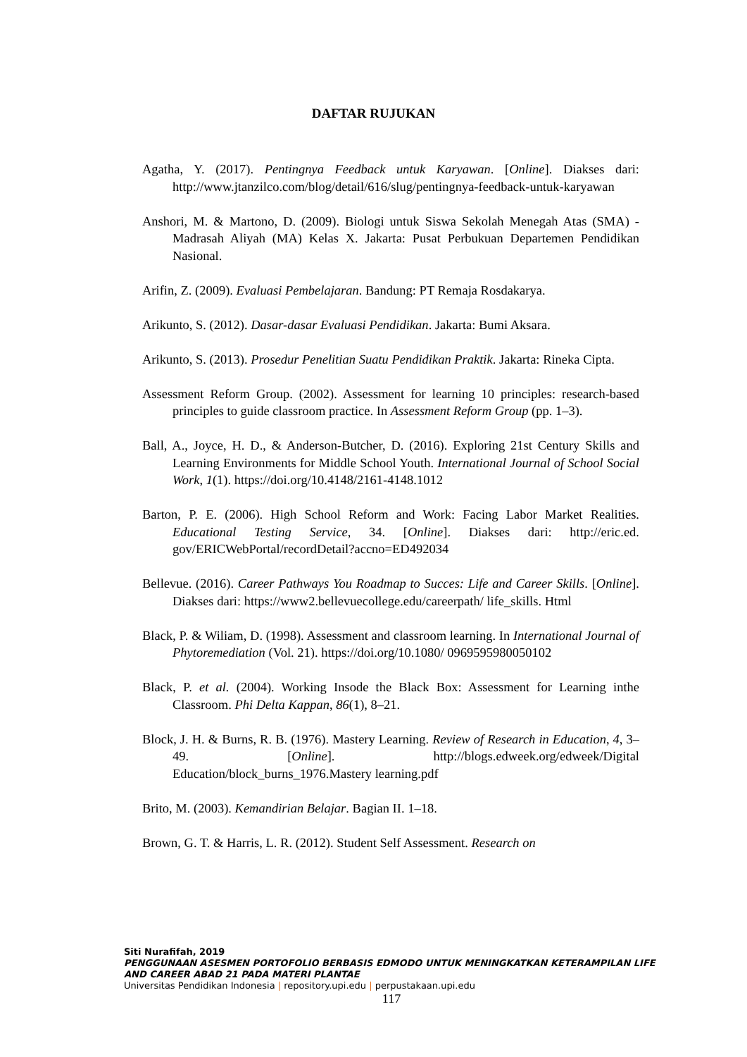DAFTAR RUJUKAN
Agatha, Y. (2017). Pentingnya Feedback untuk Karyawan. [Online]. Diakses dari: http://www.jtanzilco.com/blog/detail/616/slug/pentingnya-feedback-untuk-karyawan
Anshori, M. & Martono, D. (2009). Biologi untuk Siswa Sekolah Menegah Atas (SMA) - Madrasah Aliyah (MA) Kelas X. Jakarta: Pusat Perbukuan Departemen Pendidikan Nasional.
Arifin, Z. (2009). Evaluasi Pembelajaran. Bandung: PT Remaja Rosdakarya.
Arikunto, S. (2012). Dasar-dasar Evaluasi Pendidikan. Jakarta: Bumi Aksara.
Arikunto, S. (2013). Prosedur Penelitian Suatu Pendidikan Praktik. Jakarta: Rineka Cipta.
Assessment Reform Group. (2002). Assessment for learning 10 principles: research-based principles to guide classroom practice. In Assessment Reform Group (pp. 1–3).
Ball, A., Joyce, H. D., & Anderson-Butcher, D. (2016). Exploring 21st Century Skills and Learning Environments for Middle School Youth. International Journal of School Social Work, 1(1). https://doi.org/10.4148/2161-4148.1012
Barton, P. E. (2006). High School Reform and Work: Facing Labor Market Realities. Educational Testing Service, 34. [Online]. Diakses dari: http://eric.ed. gov/ERICWebPortal/recordDetail?accno=ED492034
Bellevue. (2016). Career Pathways You Roadmap to Succes: Life and Career Skills. [Online]. Diakses dari: https://www2.bellevuecollege.edu/careerpath/ life_skills. Html
Black, P. & Wiliam, D. (1998). Assessment and classroom learning. In International Journal of Phytoremediation (Vol. 21). https://doi.org/10.1080/ 0969595980050102
Black, P. et al. (2004). Working Insode the Black Box: Assessment for Learning inthe Classroom. Phi Delta Kappan, 86(1), 8–21.
Block, J. H. & Burns, R. B. (1976). Mastery Learning. Review of Research in Education, 4, 3–49. [Online]. http://blogs.edweek.org/edweek/Digital Education/block_burns_1976.Mastery learning.pdf
Brito, M. (2003). Kemandirian Belajar. Bagian II. 1–18.
Brown, G. T. & Harris, L. R. (2012). Student Self Assessment. Research on
Siti Nurafifah, 2019
PENGGUNAAN ASESMEN PORTOFOLIO BERBASIS EDMODO UNTUK MENINGKATKAN KETERAMPILAN LIFE AND CAREER ABAD 21 PADA MATERI PLANTAE
Universitas Pendidikan Indonesia | repository.upi.edu | perpustakaan.upi.edu
117